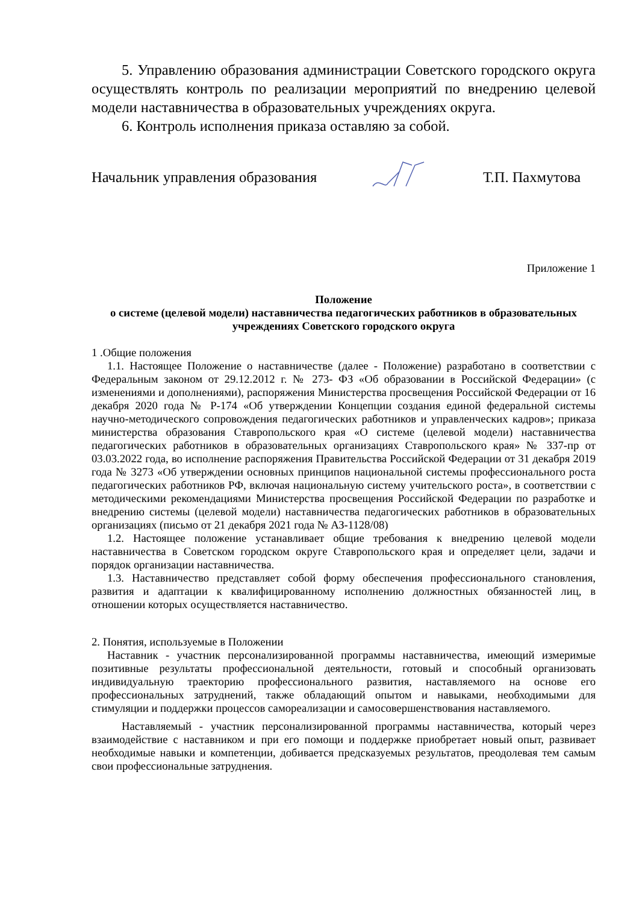5. Управлению образования администрации Советского городского округа осуществлять контроль по реализации мероприятий по внедрению целевой модели наставничества в образовательных учреждениях округа.
6. Контроль исполнения приказа оставляю за собой.
Начальник управления образования Т.П. Пахмутова
Приложение 1
Положение
о системе (целевой модели) наставничества педагогических работников в образовательных учреждениях Советского городского округа
1 .Общие положения
1.1. Настоящее Положение о наставничестве (далее - Положение) разработано в соответствии с Федеральным законом от 29.12.2012 г. № 273- ФЗ «Об образовании в Российской Федерации» (с изменениями и дополнениями), распоряжения Министерства просвещения Российской Федерации от 16 декабря 2020 года № Р-174 «Об утверждении Концепции создания единой федеральной системы научно-методического сопровождения педагогических работников и управленческих кадров»; приказа министерства образования Ставропольского края «О системе (целевой модели) наставничества педагогических работников в образовательных организациях Ставропольского края» № 337-пр от 03.03.2022 года, во исполнение распоряжения Правительства Российской Федерации от 31 декабря 2019 года № 3273 «Об утверждении основных принципов национальной системы профессионального роста педагогических работников РФ, включая национальную систему учительского роста», в соответствии с методическими рекомендациями Министерства просвещения Российской Федерации по разработке и внедрению системы (целевой модели) наставничества педагогических работников в образовательных организациях (письмо от 21 декабря 2021 года № АЗ-1128/08)
1.2. Настоящее положение устанавливает общие требования к внедрению целевой модели наставничества в Советском городском округе Ставропольского края и определяет цели, задачи и порядок организации наставничества.
1.3. Наставничество представляет собой форму обеспечения профессионального становления, развития и адаптации к квалифицированному исполнению должностных обязанностей лиц, в отношении которых осуществляется наставничество.
2. Понятия, используемые в Положении
Наставник - участник персонализированной программы наставничества, имеющий измеримые позитивные результаты профессиональной деятельности, готовый и способный организовать индивидуальную траекторию профессионального развития, наставляемого на основе его профессиональных затруднений, также обладающий опытом и навыками, необходимыми для стимуляции и поддержки процессов самореализации и самосовершенствования наставляемого.
Наставляемый - участник персонализированной программы наставничества, который через взаимодействие с наставником и при его помощи и поддержке приобретает новый опыт, развивает необходимые навыки и компетенции, добивается предсказуемых результатов, преодолевая тем самым свои профессиональные затруднения.